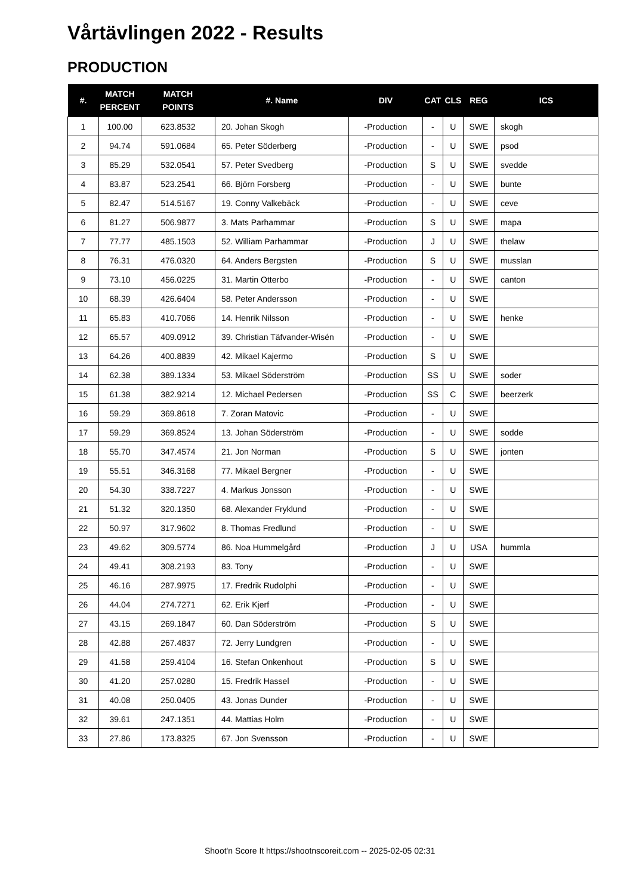Vårtävlingen 2022 - Results
PRODUCTION
| #. | MATCH PERCENT | MATCH POINTS | #. Name | DIV | CAT | CLS | REG | ICS |
| --- | --- | --- | --- | --- | --- | --- | --- | --- |
| 1 | 100.00 | 623.8532 | 20. Johan Skogh | -Production | - | U | SWE | skogh |
| 2 | 94.74 | 591.0684 | 65. Peter Söderberg | -Production | - | U | SWE | psod |
| 3 | 85.29 | 532.0541 | 57. Peter Svedberg | -Production | S | U | SWE | svedde |
| 4 | 83.87 | 523.2541 | 66. Björn Forsberg | -Production | - | U | SWE | bunte |
| 5 | 82.47 | 514.5167 | 19. Conny Valkebäck | -Production | - | U | SWE | ceve |
| 6 | 81.27 | 506.9877 | 3. Mats Parhammar | -Production | S | U | SWE | mapa |
| 7 | 77.77 | 485.1503 | 52. William Parhammar | -Production | J | U | SWE | thelaw |
| 8 | 76.31 | 476.0320 | 64. Anders Bergsten | -Production | S | U | SWE | musslan |
| 9 | 73.10 | 456.0225 | 31. Martin Otterbo | -Production | - | U | SWE | canton |
| 10 | 68.39 | 426.6404 | 58. Peter Andersson | -Production | - | U | SWE | |
| 11 | 65.83 | 410.7066 | 14. Henrik Nilsson | -Production | - | U | SWE | henke |
| 12 | 65.57 | 409.0912 | 39. Christian Täfvander-Wisén | -Production | - | U | SWE | |
| 13 | 64.26 | 400.8839 | 42. Mikael Kajermo | -Production | S | U | SWE | |
| 14 | 62.38 | 389.1334 | 53. Mikael Söderström | -Production | SS | U | SWE | soder |
| 15 | 61.38 | 382.9214 | 12. Michael Pedersen | -Production | SS | C | SWE | beerzerk |
| 16 | 59.29 | 369.8618 | 7. Zoran Matovic | -Production | - | U | SWE | |
| 17 | 59.29 | 369.8524 | 13. Johan Söderström | -Production | - | U | SWE | sodde |
| 18 | 55.70 | 347.4574 | 21. Jon Norman | -Production | S | U | SWE | jonten |
| 19 | 55.51 | 346.3168 | 77. Mikael Bergner | -Production | - | U | SWE | |
| 20 | 54.30 | 338.7227 | 4. Markus Jonsson | -Production | - | U | SWE | |
| 21 | 51.32 | 320.1350 | 68. Alexander Fryklund | -Production | - | U | SWE | |
| 22 | 50.97 | 317.9602 | 8. Thomas Fredlund | -Production | - | U | SWE | |
| 23 | 49.62 | 309.5774 | 86. Noa Hummelgård | -Production | J | U | USA | hummla |
| 24 | 49.41 | 308.2193 | 83. Tony | -Production | - | U | SWE | |
| 25 | 46.16 | 287.9975 | 17. Fredrik Rudolphi | -Production | - | U | SWE | |
| 26 | 44.04 | 274.7271 | 62. Erik Kjerf | -Production | - | U | SWE | |
| 27 | 43.15 | 269.1847 | 60. Dan Söderström | -Production | S | U | SWE | |
| 28 | 42.88 | 267.4837 | 72. Jerry Lundgren | -Production | - | U | SWE | |
| 29 | 41.58 | 259.4104 | 16. Stefan Onkenhout | -Production | S | U | SWE | |
| 30 | 41.20 | 257.0280 | 15. Fredrik Hassel | -Production | - | U | SWE | |
| 31 | 40.08 | 250.0405 | 43. Jonas Dunder | -Production | - | U | SWE | |
| 32 | 39.61 | 247.1351 | 44. Mattias Holm | -Production | - | U | SWE | |
| 33 | 27.86 | 173.8325 | 67. Jon Svensson | -Production | - | U | SWE | |
Shoot'n Score It https://shootnscoreit.com -- 2025-02-05 02:31